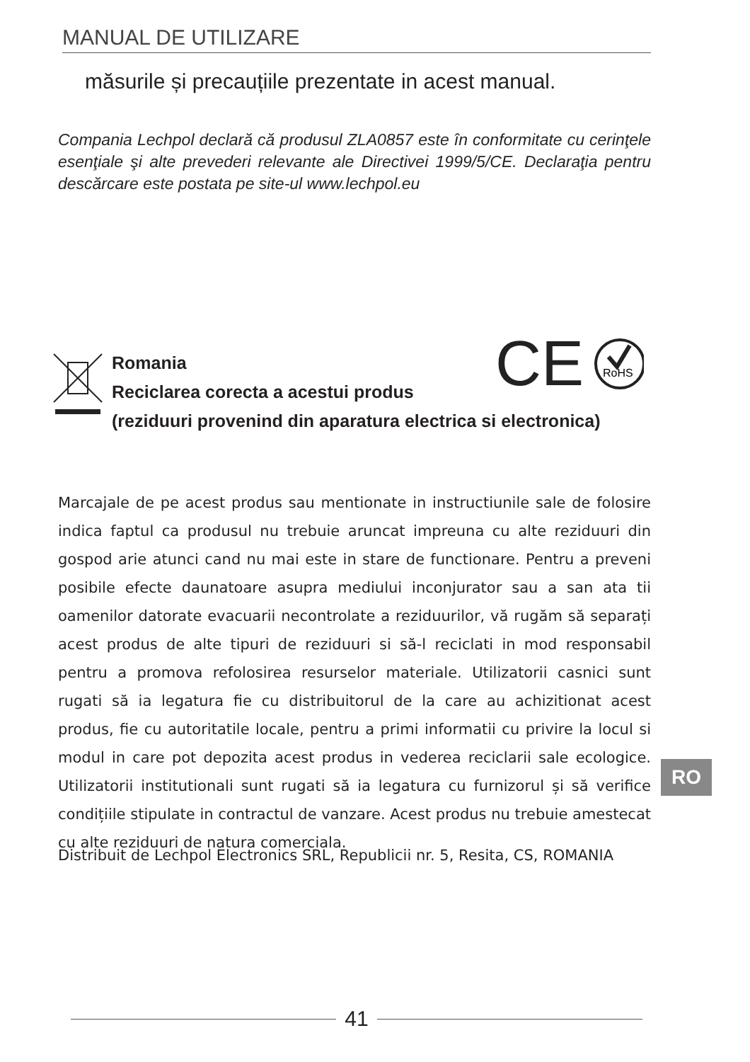MANUAL DE UTILIZARE
măsurile și precauțiile prezentate in acest manual.
Compania Lechpol declară că produsul ZLA0857 este în conformitate cu cerinţele esenţiale şi alte prevederi relevante ale Directivei 1999/5/CE. Declaraţia pentru descărcare este postata pe site-ul www.lechpol.eu
Romania
Reciclarea corecta a acestui produs
(reziduuri provenind din aparatura electrica si electronica)
CE
RoHS
Marcajale de pe acest produs sau mentionate in instructiunile sale de folosire indica faptul ca produsul nu trebuie aruncat impreuna cu alte reziduuri din gospod arie atunci cand nu mai este in stare de functionare. Pentru a preveni posibile efecte daunatoare asupra mediului inconjurator sau a san ata tii oamenilor datorate evacuarii necontrolate a reziduurilor, vă rugăm să separați acest produs de alte tipuri de reziduuri si să-l reciclati in mod responsabil pentru a promova refolosirea resurselor materiale. Utilizatorii casnici sunt rugati să ia legatura fie cu distribuitorul de la care au achizitionat acest produs, fie cu autoritatile locale, pentru a primi informatii cu privire la locul si modul in care pot depozita acest produs in vederea reciclarii sale ecologice. Utilizatorii institutionali sunt rugati să ia legatura cu furnizorul și să verifice condițiile stipulate in contractul de vanzare. Acest produs nu trebuie amestecat cu alte reziduuri de natura comerciala.
Distribuit de Lechpol Electronics SRL, Republicii nr. 5, Resita, CS, ROMANIA
RO
41